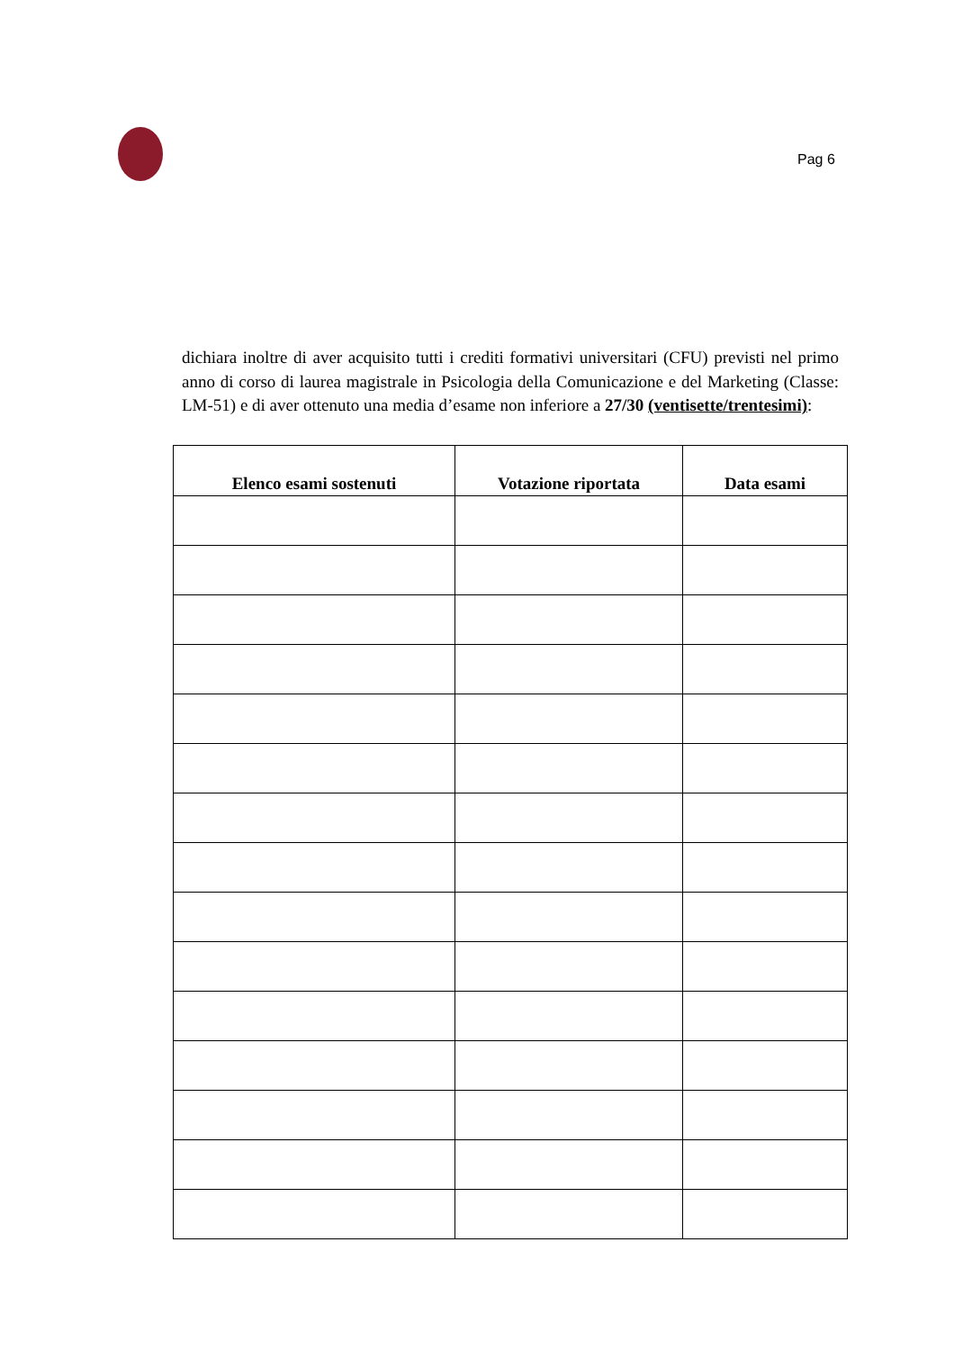Pag 6
dichiara inoltre di aver acquisito tutti i crediti formativi universitari (CFU) previsti nel primo anno di corso di laurea magistrale in Psicologia della Comunicazione e del Marketing (Classe: LM-51) e di aver ottenuto una media d’esame non inferiore a 27/30 (ventisette/trentesimi):
| Elenco esami sostenuti | Votazione riportata | Data esami |
| --- | --- | --- |